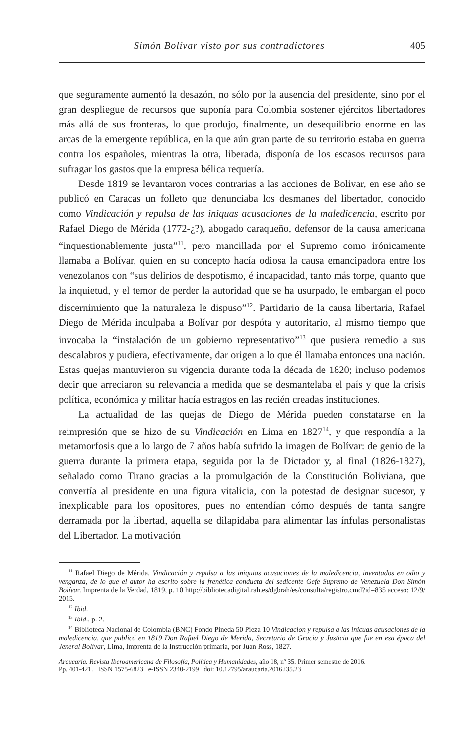Simón Bolívar visto por sus contradictores 405
que seguramente aumentó la desazón, no sólo por la ausencia del presidente, sino por el gran despliegue de recursos que suponía para Colombia sostener ejércitos libertadores más allá de sus fronteras, lo que produjo, finalmente, un desequilibrio enorme en las arcas de la emergente república, en la que aún gran parte de su territorio estaba en guerra contra los españoles, mientras la otra, liberada, disponía de los escasos recursos para sufragar los gastos que la empresa bélica requería.
Desde 1819 se levantaron voces contrarias a las acciones de Bolivar, en ese año se publicó en Caracas un folleto que denunciaba los desmanes del libertador, conocido como Vindicación y repulsa de las iniquas acusaciones de la maledicencia, escrito por Rafael Diego de Mérida (1772-¿?), abogado caraqueño, defensor de la causa americana “inquestionablemente justa”<sup>11</sup>, pero mancillada por el Supremo como irónicamente llamaba a Bolívar, quien en su concepto hacía odiosa la causa emancipadora entre los venezolanos con “sus delirios de despotismo, é incapacidad, tanto más torpe, quanto que la inquietud, y el temor de perder la autoridad que se ha usurpado, le embargan el poco discernimiento que la naturaleza le dispuso”<sup>12</sup>. Partidario de la causa libertaria, Rafael Diego de Mérida inculpaba a Bolívar por despóta y autoritario, al mismo tiempo que invocaba la “instalación de un gobierno representativo”<sup>13</sup> que pusiera remedio a sus descalabros y pudiera, efectivamente, dar origen a lo que él llamaba entonces una nación. Estas quejas mantuvieron su vigencia durante toda la década de 1820; incluso podemos decir que arreciaron su relevancia a medida que se desmantelaba el país y que la crisis política, económica y militar hacía estragos en las recién creadas instituciones.
La actualidad de las quejas de Diego de Mérida pueden constatarse en la reimpresión que se hizo de su Vindicación en Lima en 1827<sup>14</sup>, y que respondía a la metamorfosis que a lo largo de 7 años había sufrido la imagen de Bolívar: de genio de la guerra durante la primera etapa, seguida por la de Dictador y, al final (1826-1827), señalado como Tirano gracias a la promulgación de la Constitución Boliviana, que convertía al presidente en una figura vitalicia, con la potestad de designar sucesor, y inexplicable para los opositores, pues no entendían cómo después de tanta sangre derramada por la libertad, aquella se dilapidaba para alimentar las ínfulas personalistas del Libertador. La motivación
<sup>11</sup> Rafael Diego de Mérida, Vindicación y repulsa a las iniquias acusaciones de la maledicencia, inventados en odio y venganza, de lo que el autor ha escrito sobre la frenética conducta del sedicente Gefe Supremo de Venezuela Don Simón Bolívar. Imprenta de la Verdad, 1819, p. 10 http://bibliotecadigital.rah.es/dgbrah/es/consulta/registro.cmd?id=835 acceso: 12/9/ 2015.
<sup>12</sup> Ibid.
<sup>13</sup> Ibid., p. 2.
<sup>14</sup> Biblioteca Nacional de Colombia (BNC) Fondo Pineda 50 Pieza 10 Vindicacion y repulsa a las inicuas acusaciones de la maledicencia, que publicó en 1819 Don Rafael Diego de Merida, Secretario de Gracia y Justicia que fue en esa época del Jeneral Bolívar, Lima, Imprenta de la Instrucción primaria, por Juan Ross, 1827.
Araucaria. Revista Iberoamericana de Filosofía, Política y Humanidades, año 18, nº 35. Primer semestre de 2016.
Pp. 401-421. ISSN 1575-6823 e-ISSN 2340-2199 doi: 10.12795/araucaria.2016.i35.23